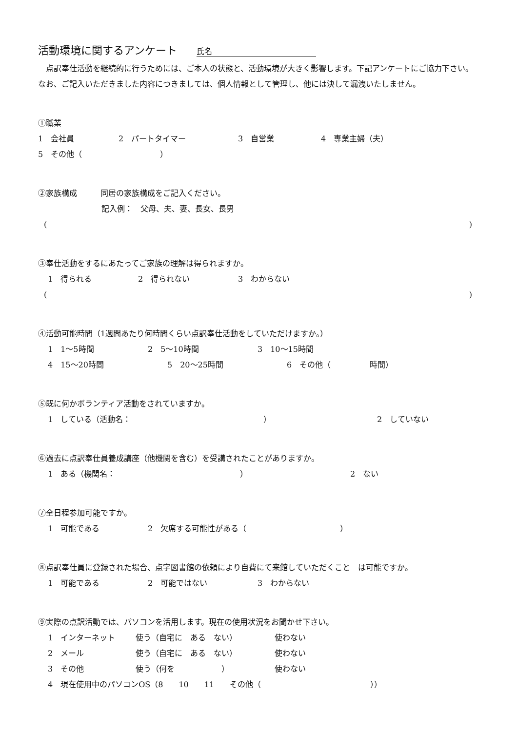活動環境に関するアンケート 氏名
点訳奉仕活動を継続的に行うためには、ご本人の状態と、活動環境が大きく影響します。下記アンケートにご協力下さい。なお、ご記入いただきました内容につきましては、個人情報として管理し、他には決して漏洩いたしません。
①職業
1　会社員 2　パートタイマー 3　自営業 4　専業主婦（夫）
5　その他（　　　　　　　　　　）
②家族構成　　　同居の家族構成をご記入ください。
記入例：　父母、夫、妻、長女、長男
()
③奉仕活動をするにあたってご家族の理解は得られますか。
1　得られる 2　得られない 3　わからない
()
④活動可能時間（1週間あたり何時間くらい点訳奉仕活動をしていただけますか。）
1　1～5時間 2　5～10時間 3　10～15時間
4　15～20時間 5　20～25時間 6　その他（　　　　　時間）
⑤既に何かボランティア活動をされていますか。
1　している（活動名：　　　　　　　　　　　　　　　　　） 2　していない
⑥過去に点訳奉仕員養成講座（他機関を含む）を受講されたことがありますか。
1　ある（機関名：　　　　　　　　　　　　　　　　） 2　ない
⑦全日程参加可能ですか。
1　可能である 2　欠席する可能性がある（　　　　　　　　　　　　）
⑧点訳奉仕員に登録された場合、点字図書館の依頼により自費にて来館していただくこと　は可能ですか。
1　可能である 2　可能ではない 3　わからない
⑨実際の点訳活動では、パソコンを活用します。現在の使用状況をお聞かせ下さい。
1　インターネット 使う（自宅に　ある　ない） 使わない
2　メール 使う（自宅に　ある　ない） 使わない
3　その他 使う（何を　　　　　　） 使わない
4　現在使用中のパソコンOS（8　　10　　11　　その他（　　　　　　　　　　　　　　））